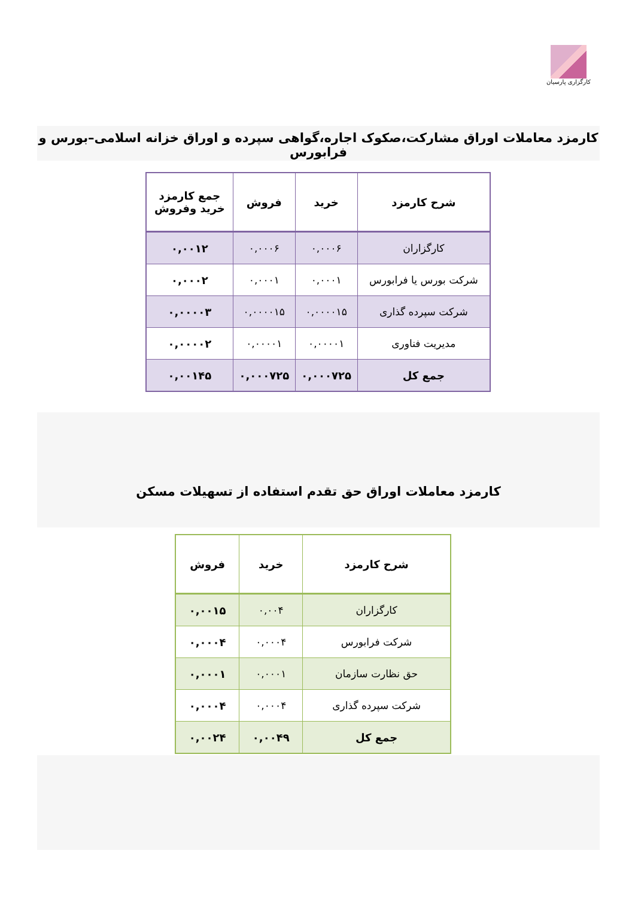کارگزاری پارسیان
کارمزد معاملات اوراق مشارکت،صکوک اجاره،گواهی سپرده و اوراق خزانه اسلامی–بورس و فرابورس
| شرح کارمزد | خرید | فروش | جمع کارمزد خرید وفروش |
| --- | --- | --- | --- |
| کارگزاران | ۰,۰۰۰۶ | ۰,۰۰۰۶ | ۰,۰۰۱۲ |
| شرکت بورس یا فرابورس | ۰,۰۰۰۱ | ۰,۰۰۰۱ | ۰,۰۰۰۲ |
| شرکت سپرده گذاری | ۰,۰۰۰۰۱۵ | ۰,۰۰۰۰۱۵ | ۰,۰۰۰۰۳ |
| مدیریت فناوری | ۰,۰۰۰۰۱ | ۰,۰۰۰۰۱ | ۰,۰۰۰۰۲ |
| جمع کل | ۰,۰۰۰۷۲۵ | ۰,۰۰۰۷۲۵ | ۰,۰۰۱۴۵ |
کارمزد معاملات اوراق حق تقدم استفاده از تسهیلات مسکن
| شرح کارمزد | خرید | فروش |
| --- | --- | --- |
| کارگزاران | ۰,۰۰۴ | ۰,۰۰۱۵ |
| شرکت فرابورس | ۰,۰۰۰۴ | ۰,۰۰۰۴ |
| حق نظارت سازمان | ۰,۰۰۰۱ | ۰,۰۰۰۱ |
| شرکت سپرده گذاری | ۰,۰۰۰۴ | ۰,۰۰۰۴ |
| جمع کل | ۰,۰۰۴۹ | ۰,۰۰۲۴ |